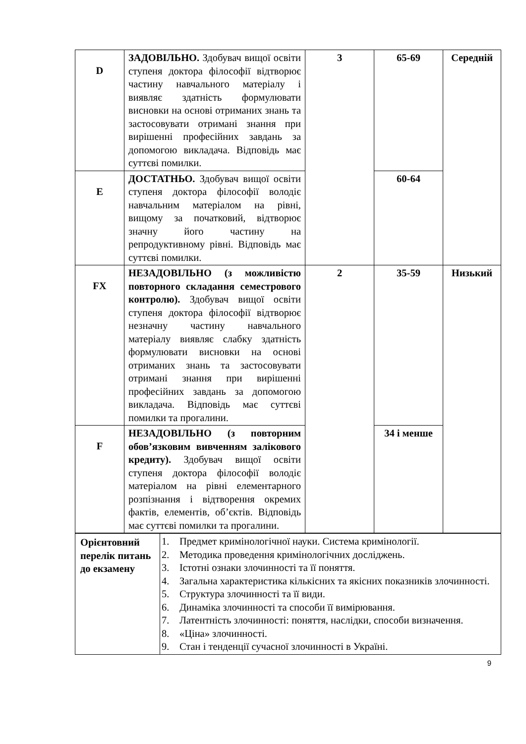| D | ЗАДОВІЛЬНО. Здобувач вищої освіти ступеня доктора філософії відтворює частину навчального матеріалу і виявляє здатність формулювати висновки на основі отриманих знань та застосовувати отримані знання при вирішенні професійних завдань за допомогою викладача. Відповідь має суттєві помилки. | 3 | 65-69 | Середній |
| E | ДОСТАТНЬО. Здобувач вищої освіти ступеня доктора філософії володіє навчальним матеріалом на рівні, вищому за початковий, відтворює значну його частину на репродуктивному рівні. Відповідь має суттєві помилки. | | 60-64 | |
| FX | НЕЗАДОВІЛЬНО (з можливістю повторного складання семестрового контролю). Здобувач вищої освіти ступеня доктора філософії відтворює незначну частину навчального матеріалу виявляє слабку здатність формулювати висновки на основі отриманих знань та застосовувати отримані знання при вирішенні професійних завдань за допомогою викладача. Відповідь має суттєві помилки та прогалини. | 2 | 35-59 | Низький |
| F | НЕЗАДОВІЛЬНО (з повторним обов’язковим вивченням залікового кредиту). Здобувач вищої освіти ступеня доктора філософії володіє матеріалом на рівні елементарного розпізнання і відтворення окремих фактів, елементів, об’єктів. Відповідь має суттєві помилки та прогалини. | | 34 і менше | |
| Орієнтовний перелік питань до екзамену | 1. Предмет кримінологічної науки. Система кримінології. 2. Методика проведення кримінологічних досліджень. 3. Істотні ознаки злочинності та її поняття. 4. Загальна характеристика кількісних та якісних показників злочинності. 5. Структура злочинності та її види. 6. Динаміка злочинності та способи її вимірювання. 7. Латентність злочинності: поняття, наслідки, способи визначення. 8. «Ціна» злочинності. 9. Стан і тенденції сучасної злочинності в Україні. |
9